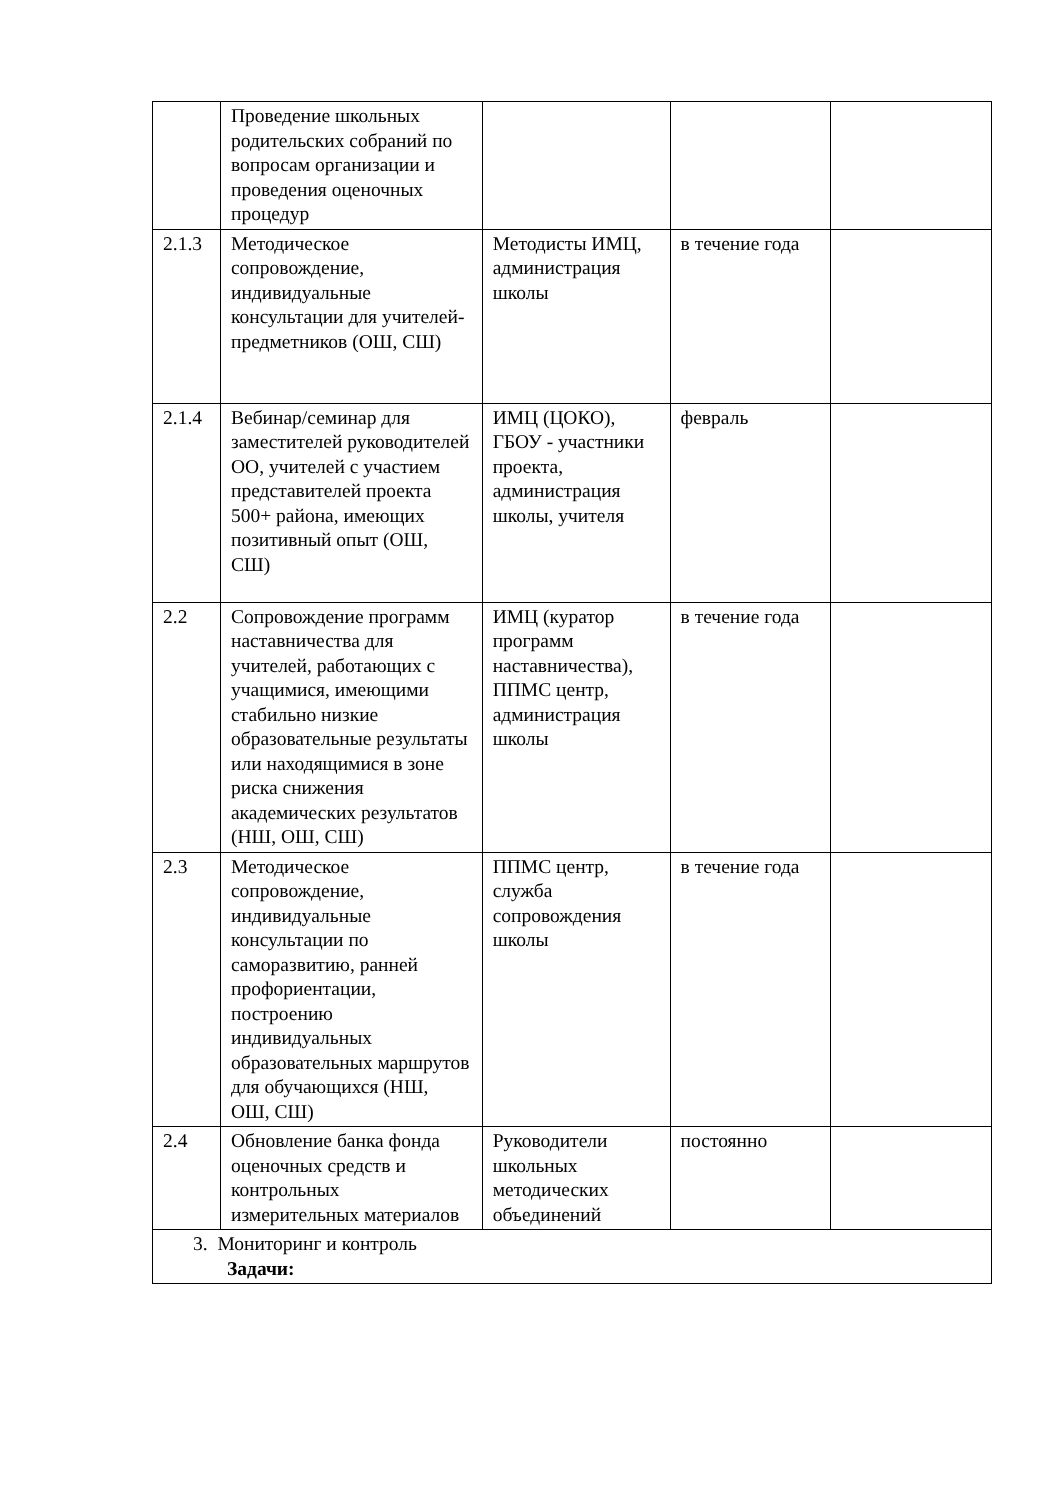| | Проведение школьных родительских собраний по вопросам организации и проведения оценочных процедур | | | |
| 2.1.3 | Методическое сопровождение, индивидуальные консультации для учителей-предметников (ОШ, СШ) | Методисты ИМЦ, администрация школы | в течение года | |
| 2.1.4 | Вебинар/семинар для заместителей руководителей ОО, учителей с участием представителей проекта 500+ района, имеющих позитивный опыт (ОШ, СШ) | ИМЦ (ЦОКО), ГБОУ - участники проекта, администрация школы, учителя | февраль | |
| 2.2 | Сопровождение программ наставничества для учителей, работающих с учащимися, имеющими стабильно низкие образовательные результаты или находящимися в зоне риска снижения академических результатов (НШ, ОШ, СШ) | ИМЦ (куратор программ наставничества), ППМС центр, администрация школы | в течение года | |
| 2.3 | Методическое сопровождение, индивидуальные консультации по саморазвитию, ранней профориентации, построению индивидуальных образовательных маршрутов для обучающихся (НШ, ОШ, СШ) | ППМС центр, служба сопровождения школы | в течение года | |
| 2.4 | Обновление банка фонда оценочных средств и контрольных измерительных материалов | Руководители школьных методических объединений | постоянно | |
| 3. Мониторинг и контроль Задачи: | | | | |